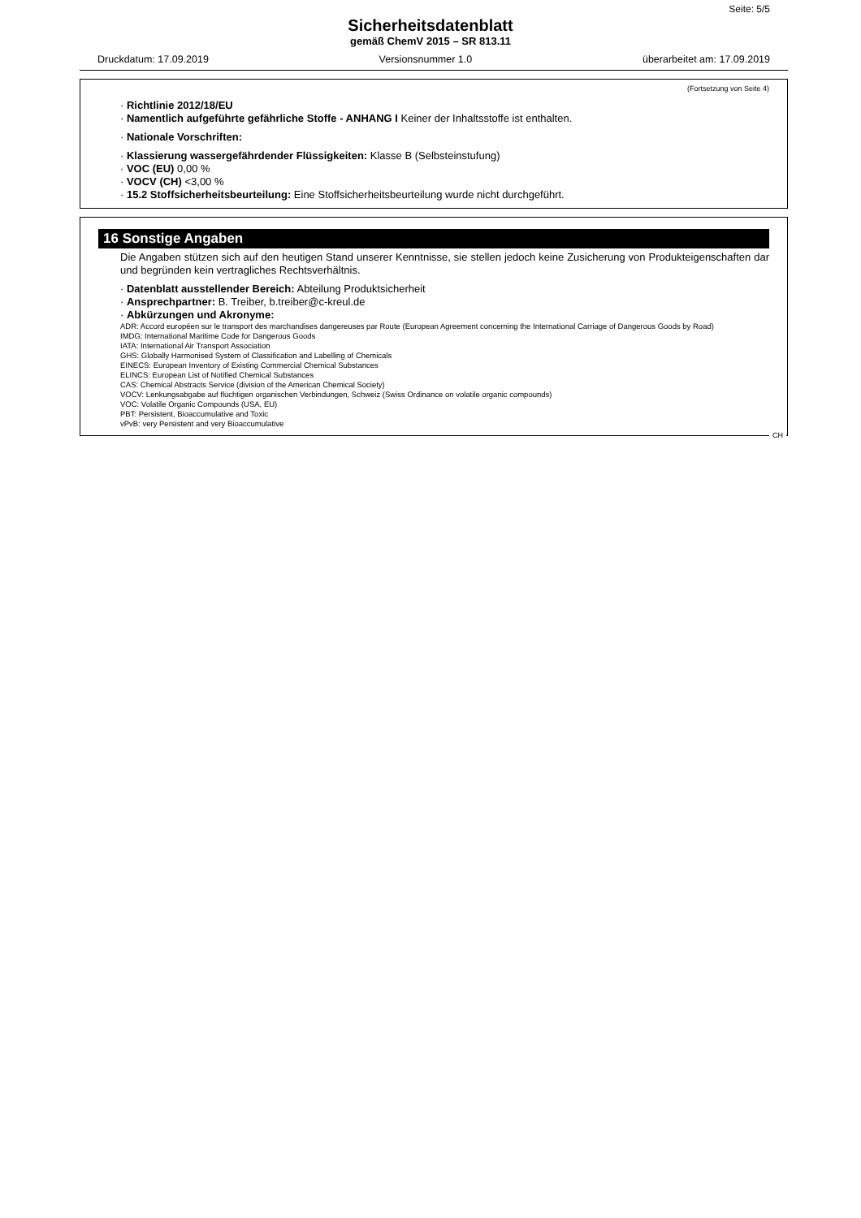Seite: 5/5
Sicherheitsdatenblatt
gemäß ChemV 2015 – SR 813.11
Druckdatum: 17.09.2019 Versionsnummer 1.0 überarbeitet am: 17.09.2019
(Fortsetzung von Seite 4)
· Richtlinie 2012/18/EU
· Namentlich aufgeführte gefährliche Stoffe - ANHANG I Keiner der Inhaltsstoffe ist enthalten.
· Nationale Vorschriften:
· Klassierung wassergefährdender Flüssigkeiten: Klasse B (Selbsteinstufung)
· VOC (EU) 0,00 %
· VOCV (CH) <3,00 %
· 15.2 Stoffsicherheitsbeurteilung: Eine Stoffsicherheitsbeurteilung wurde nicht durchgeführt.
16 Sonstige Angaben
Die Angaben stützen sich auf den heutigen Stand unserer Kenntnisse, sie stellen jedoch keine Zusicherung von Produkteigenschaften dar und begründen kein vertragliches Rechtsverhältnis.
· Datenblatt ausstellender Bereich: Abteilung Produktsicherheit
· Ansprechpartner: B. Treiber, b.treiber@c-kreul.de
· Abkürzungen und Akronyme:
ADR: Accord européen sur le transport des marchandises dangereuses par Route (European Agreement concerning the International Carriage of Dangerous Goods by Road)
IMDG: International Maritime Code for Dangerous Goods
IATA: International Air Transport Association
GHS: Globally Harmonised System of Classification and Labelling of Chemicals
EINECS: European Inventory of Existing Commercial Chemical Substances
ELINCS: European List of Notified Chemical Substances
CAS: Chemical Abstracts Service (division of the American Chemical Society)
VOCV: Lenkungsabgabe auf flüchtigen organischen Verbindungen, Schweiz (Swiss Ordinance on volatile organic compounds)
VOC: Volatile Organic Compounds (USA, EU)
PBT: Persistent, Bioaccumulative and Toxic
vPvB: very Persistent and very Bioaccumulative
CH